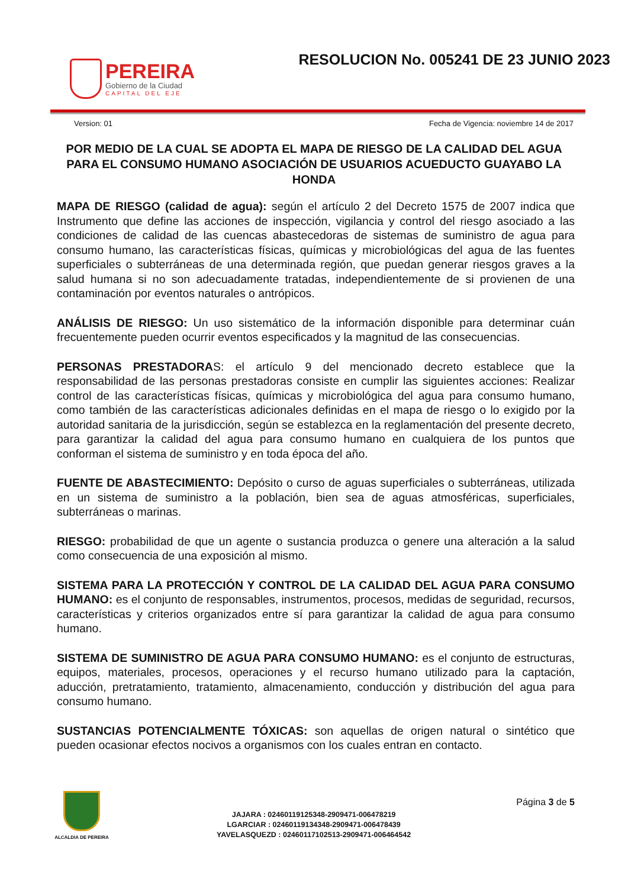PEREIRA
Gobierno de la Ciudad
CAPITAL DEL EJE
RESOLUCION No. 005241 DE 23 JUNIO 2023
Version: 01 Fecha de Vigencia: noviembre 14 de 2017
POR MEDIO DE LA CUAL SE ADOPTA EL MAPA DE RIESGO DE LA CALIDAD DEL AGUA PARA EL CONSUMO HUMANO ASOCIACIÓN DE USUARIOS ACUEDUCTO GUAYABO LA HONDA
MAPA DE RIESGO (calidad de agua): según el artículo 2 del Decreto 1575 de 2007 indica que Instrumento que define las acciones de inspección, vigilancia y control del riesgo asociado a las condiciones de calidad de las cuencas abastecedoras de sistemas de suministro de agua para consumo humano, las características físicas, químicas y microbiológicas del agua de las fuentes superficiales o subterráneas de una determinada región, que puedan generar riesgos graves a la salud humana si no son adecuadamente tratadas, independientemente de si provienen de una contaminación por eventos naturales o antrópicos.
ANÁLISIS DE RIESGO: Un uso sistemático de la información disponible para determinar cuán frecuentemente pueden ocurrir eventos especificados y la magnitud de las consecuencias.
PERSONAS PRESTADORAS: el artículo 9 del mencionado decreto establece que la responsabilidad de las personas prestadoras consiste en cumplir las siguientes acciones: Realizar control de las características físicas, químicas y microbiológica del agua para consumo humano, como también de las características adicionales definidas en el mapa de riesgo o lo exigido por la autoridad sanitaria de la jurisdicción, según se establezca en la reglamentación del presente decreto, para garantizar la calidad del agua para consumo humano en cualquiera de los puntos que conforman el sistema de suministro y en toda época del año.
FUENTE DE ABASTECIMIENTO: Depósito o curso de aguas superficiales o subterráneas, utilizada en un sistema de suministro a la población, bien sea de aguas atmosféricas, superficiales, subterráneas o marinas.
RIESGO: probabilidad de que un agente o sustancia produzca o genere una alteración a la salud como consecuencia de una exposición al mismo.
SISTEMA PARA LA PROTECCIÓN Y CONTROL DE LA CALIDAD DEL AGUA PARA CONSUMO HUMANO: es el conjunto de responsables, instrumentos, procesos, medidas de seguridad, recursos, características y criterios organizados entre sí para garantizar la calidad de agua para consumo humano.
SISTEMA DE SUMINISTRO DE AGUA PARA CONSUMO HUMANO: es el conjunto de estructuras, equipos, materiales, procesos, operaciones y el recurso humano utilizado para la captación, aducción, pretratamiento, tratamiento, almacenamiento, conducción y distribución del agua para consumo humano.
SUSTANCIAS POTENCIALMENTE TÓXICAS: son aquellas de origen natural o sintético que pueden ocasionar efectos nocivos a organismos con los cuales entran en contacto.
ALCALDIA DE PEREIRA
JAJARA : 02460119125348-2909471-006478219
LGARCIAR : 02460119134348-2909471-006478439
YAVELASQUEZD : 02460117102513-2909471-006464542
Página 3 de 5